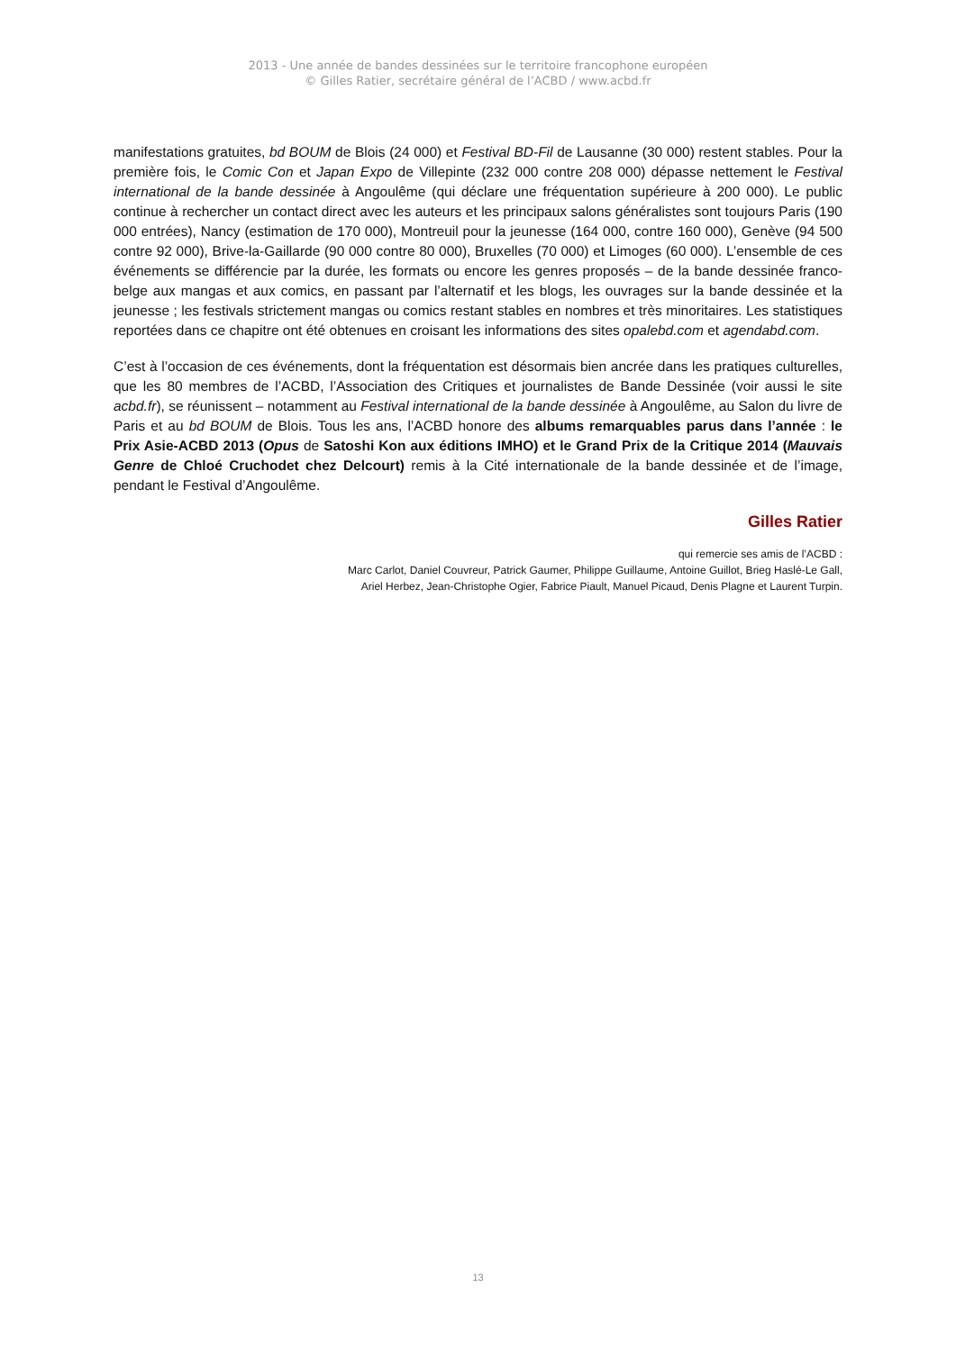2013 - Une année de bandes dessinées sur le territoire francophone européen
© Gilles Ratier, secrétaire général de l’ACBD / www.acbd.fr
manifestations gratuites, bd BOUM de Blois (24 000) et Festival BD-Fil de Lausanne (30 000) restent stables. Pour la première fois, le Comic Con et Japan Expo de Villepinte (232 000 contre 208 000) dépasse nettement le Festival international de la bande dessinée à Angoulême (qui déclare une fréquentation supérieure à 200 000). Le public continue à rechercher un contact direct avec les auteurs et les principaux salons généralistes sont toujours Paris (190 000 entrées), Nancy (estimation de 170 000), Montreuil pour la jeunesse (164 000, contre 160 000), Genève (94 500 contre 92 000), Brive-la-Gaillarde (90 000 contre 80 000), Bruxelles (70 000) et Limoges (60 000). L’ensemble de ces événements se différencie par la durée, les formats ou encore les genres proposés – de la bande dessinée franco-belge aux mangas et aux comics, en passant par l’alternatif et les blogs, les ouvrages sur la bande dessinée et la jeunesse ; les festivals strictement mangas ou comics restant stables en nombres et très minoritaires. Les statistiques reportées dans ce chapitre ont été obtenues en croisant les informations des sites opalebd.com et agendabd.com.
C’est à l’occasion de ces événements, dont la fréquentation est désormais bien ancrée dans les pratiques culturelles, que les 80 membres de l’ACBD, l’Association des Critiques et journalistes de Bande Dessinée (voir aussi le site acbd.fr), se réunissent – notamment au Festival international de la bande dessinée à Angoulême, au Salon du livre de Paris et au bd BOUM de Blois. Tous les ans, l’ACBD honore des albums remarquables parus dans l’année : le Prix Asie-ACBD 2013 (Opus de Satoshi Kon aux éditions IMHO) et le Grand Prix de la Critique 2014 (Mauvais Genre de Chloé Cruchodet chez Delcourt) remis à la Cité internationale de la bande dessinée et de l’image, pendant le Festival d’Angoulême.
Gilles Ratier
qui remercie ses amis de l’ACBD :
Marc Carlot, Daniel Couvreur, Patrick Gaumer, Philippe Guillaume, Antoine Guillot, Brieg Haslé-Le Gall,
Ariel Herbez, Jean-Christophe Ogier, Fabrice Piault, Manuel Picaud, Denis Plagne et Laurent Turpin.
13